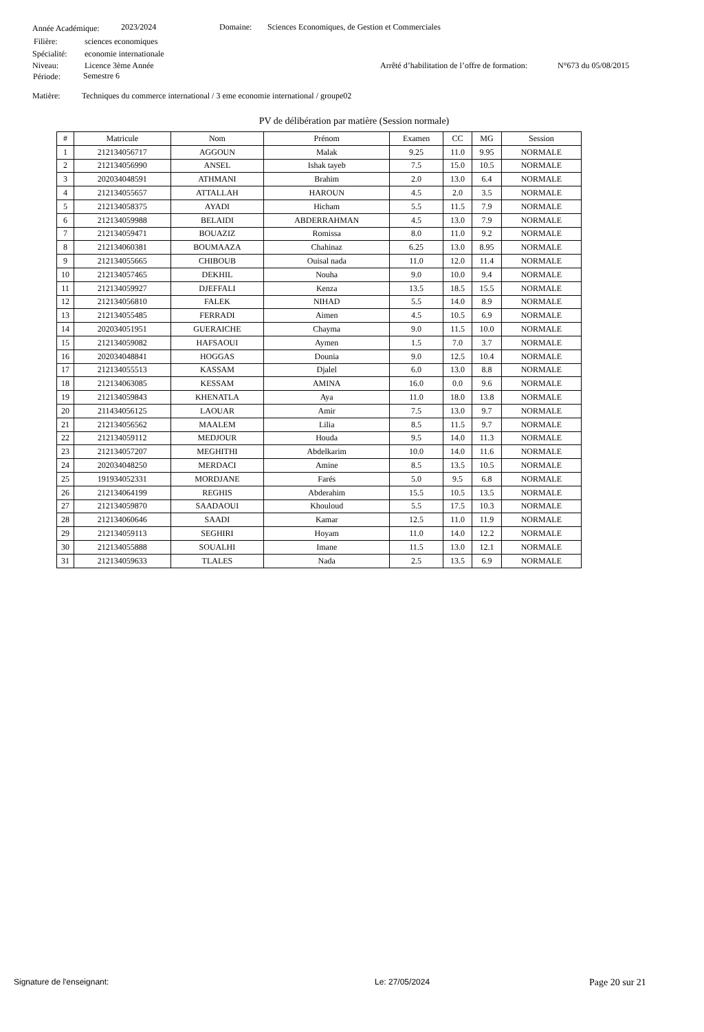Année Académique: 2023/2024 Domaine: Sciences Economiques, de Gestion et Commerciales
Filière: sciences economiques
Spécialité: economie internationale
Niveau: Licence 3ème Année Arrêté d’habilitation de l’offre de formation: N°673 du 05/08/2015
Période: Semestre 6
Matière: Techniques du commerce international / 3 eme economie international / groupe02
PV de délibération par matière (Session normale)
| # | Matricule | Nom | Prénom | Examen | CC | MG | Session |
| --- | --- | --- | --- | --- | --- | --- | --- |
| 1 | 212134056717 | AGGOUN | Malak | 9.25 | 11.0 | 9.95 | NORMALE |
| 2 | 212134056990 | ANSEL | Ishak tayeb | 7.5 | 15.0 | 10.5 | NORMALE |
| 3 | 202034048591 | ATHMANI | Brahim | 2.0 | 13.0 | 6.4 | NORMALE |
| 4 | 212134055657 | ATTALLAH | HAROUN | 4.5 | 2.0 | 3.5 | NORMALE |
| 5 | 212134058375 | AYADI | Hicham | 5.5 | 11.5 | 7.9 | NORMALE |
| 6 | 212134059988 | BELAIDI | ABDERRAHMAN | 4.5 | 13.0 | 7.9 | NORMALE |
| 7 | 212134059471 | BOUAZIZ | Romissa | 8.0 | 11.0 | 9.2 | NORMALE |
| 8 | 212134060381 | BOUMAAZA | Chahinaz | 6.25 | 13.0 | 8.95 | NORMALE |
| 9 | 212134055665 | CHIBOUB | Ouisal nada | 11.0 | 12.0 | 11.4 | NORMALE |
| 10 | 212134057465 | DEKHIL | Nouha | 9.0 | 10.0 | 9.4 | NORMALE |
| 11 | 212134059927 | DJEFFALI | Kenza | 13.5 | 18.5 | 15.5 | NORMALE |
| 12 | 212134056810 | FALEK | NIHAD | 5.5 | 14.0 | 8.9 | NORMALE |
| 13 | 212134055485 | FERRADI | Aimen | 4.5 | 10.5 | 6.9 | NORMALE |
| 14 | 202034051951 | GUERAICHE | Chayma | 9.0 | 11.5 | 10.0 | NORMALE |
| 15 | 212134059082 | HAFSAOUI | Aymen | 1.5 | 7.0 | 3.7 | NORMALE |
| 16 | 202034048841 | HOGGAS | Dounia | 9.0 | 12.5 | 10.4 | NORMALE |
| 17 | 212134055513 | KASSAM | Djalel | 6.0 | 13.0 | 8.8 | NORMALE |
| 18 | 212134063085 | KESSAM | AMINA | 16.0 | 0.0 | 9.6 | NORMALE |
| 19 | 212134059843 | KHENATLA | Aya | 11.0 | 18.0 | 13.8 | NORMALE |
| 20 | 211434056125 | LAOUAR | Amir | 7.5 | 13.0 | 9.7 | NORMALE |
| 21 | 212134056562 | MAALEM | Lilia | 8.5 | 11.5 | 9.7 | NORMALE |
| 22 | 212134059112 | MEDJOUR | Houda | 9.5 | 14.0 | 11.3 | NORMALE |
| 23 | 212134057207 | MEGHITHI | Abdelkarim | 10.0 | 14.0 | 11.6 | NORMALE |
| 24 | 202034048250 | MERDACI | Amine | 8.5 | 13.5 | 10.5 | NORMALE |
| 25 | 191934052331 | MORDJANE | Farés | 5.0 | 9.5 | 6.8 | NORMALE |
| 26 | 212134064199 | REGHIS | Abderahim | 15.5 | 10.5 | 13.5 | NORMALE |
| 27 | 212134059870 | SAADAOUI | Khouloud | 5.5 | 17.5 | 10.3 | NORMALE |
| 28 | 212134060646 | SAADI | Kamar | 12.5 | 11.0 | 11.9 | NORMALE |
| 29 | 212134059113 | SEGHIRI | Hoyam | 11.0 | 14.0 | 12.2 | NORMALE |
| 30 | 212134055888 | SOUALHI | Imane | 11.5 | 13.0 | 12.1 | NORMALE |
| 31 | 212134059633 | TLALES | Nada | 2.5 | 13.5 | 6.9 | NORMALE |
Signature de l'enseignant: Le: 27/05/2024 Page 20 sur 21